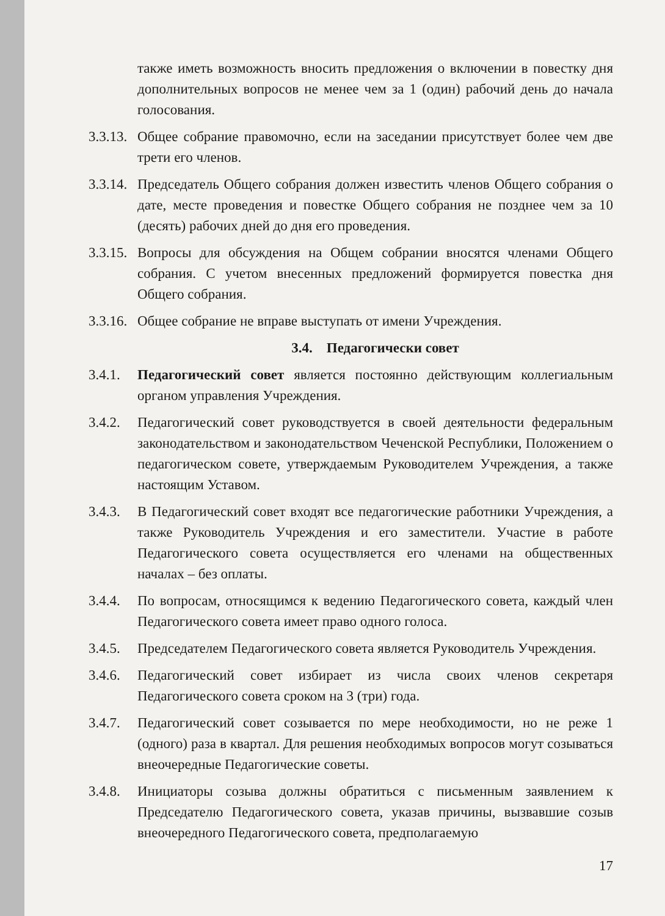также иметь возможность вносить предложения о включении в повестку дня дополнительных вопросов не менее чем за 1 (один) рабочий день до начала голосования.
3.3.13.
Общее собрание правомочно, если на заседании присутствует более чем две трети его членов.
3.3.14.
Председатель Общего собрания должен известить членов Общего собрания о дате, месте проведения и повестке Общего собрания не позднее чем за 10 (десять) рабочих дней до дня его проведения.
3.3.15.
Вопросы для обсуждения на Общем собрании вносятся членами Общего собрания. С учетом внесенных предложений формируется повестка дня Общего собрания.
3.3.16.
Общее собрание не вправе выступать от имени Учреждения.
3.4. Педагогически совет
3.4.1.
Педагогический совет является постоянно действующим коллегиальным органом управления Учреждения.
3.4.2.
Педагогический совет руководствуется в своей деятельности федеральным законодательством и законодательством Чеченской Республики, Положением о педагогическом совете, утверждаемым Руководителем Учреждения, а также настоящим Уставом.
3.4.3.
В Педагогический совет входят все педагогические работники Учреждения, а также Руководитель Учреждения и его заместители. Участие в работе Педагогического совета осуществляется его членами на общественных началах – без оплаты.
3.4.4.
По вопросам, относящимся к ведению Педагогического совета, каждый член Педагогического совета имеет право одного голоса.
3.4.5.
Председателем Педагогического совета является Руководитель Учреждения.
3.4.6.
Педагогический совет избирает из числа своих членов секретаря Педагогического совета сроком на 3 (три) года.
3.4.7.
Педагогический совет созывается по мере необходимости, но не реже 1 (одного) раза в квартал. Для решения необходимых вопросов могут созываться внеочередные Педагогические советы.
3.4.8.
Инициаторы созыва должны обратиться с письменным заявлением к Председателю Педагогического совета, указав причины, вызвавшие созыв внеочередного Педагогического совета, предполагаемую
17